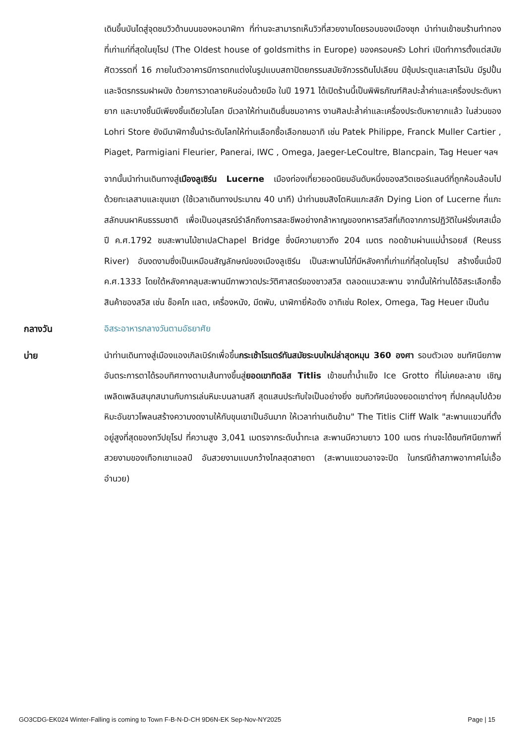เดินขึ้นบันไดสู่จุดชมวิวด้านบนของหอนาฬิกา ที่ท่านจะสามารถเห็นวิวที่สวยงามโดยรอบของเมืองซุก นำท่านเข้าชมร้านทำทองที่เก่าแก่ที่สุดในยุโรป (The Oldest house of goldsmiths in Europe) ของครอบครัว Lohri เปิดทำการตั้งแต่สมัยศัตวรรตที่ 16 ภายในตัวอาคารมีการตกแต่งในรูปแบบสถาปัตยกรรมสมัยจักวรรดินโปเลียน มีซุ้มประตูและเสาโรมัน มีรูปปั้นและจิตรกรรมฝาผนัง ด้วยการวาดลายหินอ่อนด้วยมือ ในปี 1971 ได้เปิดร้านนี้เป็นพิพิธภัณฑ์ศิลปะล้ำค่าและเครื่องประดับหายาก และบางชิ้นมีเพียงชิ้นเดียวในโลก มีเวลาให้ท่านเดินชื่นชมอาคาร งานศิลปะล้ำค่าและเครื่องประดับหายากแล้ว ในส่วนของ Lohri Store ยังมีนาฬิกาชั้นนำระดับโลกให้ท่านเลือกซื้อเลือกชมอาทิ เช่น Patek Philippe, Franck Muller Cartier , Piaget, Parmigiani Fleurier, Panerai, IWC , Omega, Jaeger-LeCoultre, Blancpain, Tag Heuer ฯลฯ
จากนั้นนำท่านเดินทางสู่เมืองลูเซิร์น Lucerne เมืองท่องเที่ยวยอดนิยมอันดับหนึ่งของสวิตเซอร์แลนด์ที่ถูกห้อมล้อมไปด้วยทะเลสาบและขุนเขา (ใช้เวลาเดินทางประมาณ 40 นาที) นำท่านชมสิงโตหินแกะสลัก Dying Lion of Lucerne ที่แกะสลักบนผาหินธรรมชาติ เพื่อเป็นอนุสรณ์รำลึกถึงการสละชีพอย่างกล้าหาญของทหารสวิสที่เกิดจากการปฏิวัติในฝรั่งเศสเมื่อปี ค.ศ.1792 ชมสะพานไม้ชาเปลChapel Bridge ซึ่งมีความยาวถึง 204 เมตร ทอดข้ามผ่านแม่น้ำรอยส์ (Reuss River) อันงดงามซึ่งเป็นเหมือนสัญลักษณ์ของเมืองลูเซิร์น เป็นสะพานไม้ที่มีหลังคาที่เก่าแก่ที่สุดในยุโรป สร้างขึ้นเมื่อปี ค.ศ.1333 โดยใต้หลังคาคลุมสะพานมีภาพวาดประวัติศาสตร์ของชาวสวิส ตลอดแนวสะพาน จากนั้นให้ท่านได้อิสระเลือกซื้อสินค้าของสวิส เช่น ช็อคโก แลต, เครื่องหนัง, มีดพับ, นาฬิกายี่ห้อดัง อาทิเช่น Rolex, Omega, Tag Heuer เป็นต้น
กลางวัน
อิสระอาหารกลางวันตามอัธยาศัย
บ่าย
นำท่านเดินทางสู่เมืองแองเกิลเบิร์กเพื่อขึ้นกระเช้าโรแตร์ทันสมัยระบบใหม่ล่าสุดหมุน 360 องศา รอบตัวเอง ชมทัศนียภาพอันตระการตาได้รอบทิศทางตามเส้นทางขึ้นสู่ยอดเขาทิตลิส Titlis เข้าชมถ้ำน้ำแข็ง Ice Grotto ที่ไม่เคยละลาย เชิญเพลิดเพลินสนุกสนานกับการเล่นหิมะบนลานสกี สุดแสนประทับใจเป็นอย่างยิ่ง ชมทิวทัศน์ของยอดเขาต่างๆ ที่ปกคลุมไปด้วยหิมะอันขาวโพลนสร้างความงดงามให้กับขุนเขาเป็นอันมาก ให้เวลาท่านเดินข้าม" The Titlis Cliff Walk "สะพานแขวนที่ตั้งอยู่สูงที่สุดของทวีปยุโรป ที่ความสูง 3,041 เมตรจากระดับน้ำทะเล สะพานมีความยาว 100 เมตร ท่านจะได้ชมทัศนียภาพที่สวยงามของเทือกเขาแอลป์ อันสวยงามแบบกว้างไกลสุดสายตา (สะพานแขวนอาจจะปิด ในกรณีถ้าสภาพอากาศไม่เอื้ออำนวย)
GO3CDG-EK024 Winter-Falling is coming to Town F-B-N-D-CH 9D6N-EK Sep-Nov-NY2025 Page | 15